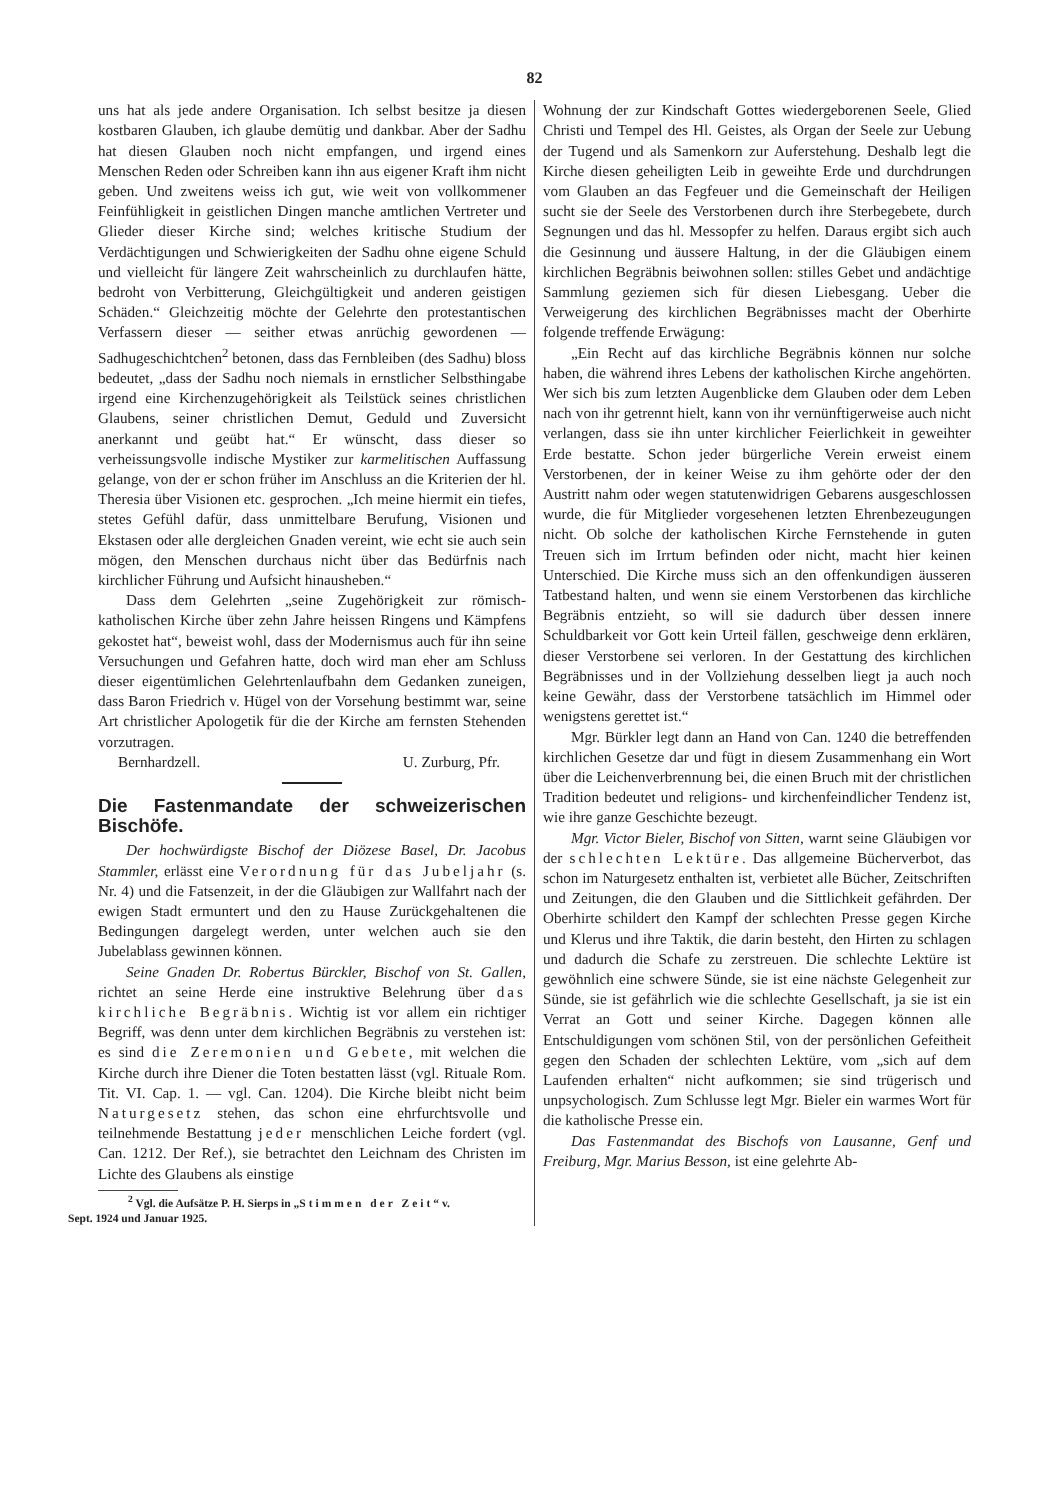82
uns hat als jede andere Organisation. Ich selbst besitze ja diesen kostbaren Glauben, ich glaube demütig und dankbar. Aber der Sadhu hat diesen Glauben noch nicht empfangen, und irgend eines Menschen Reden oder Schreiben kann ihn aus eigener Kraft ihm nicht geben. Und zweitens weiss ich gut, wie weit von vollkommener Feinfühligkeit in geistlichen Dingen manche amtlichen Vertreter und Glieder dieser Kirche sind; welches kritische Studium der Verdächtigungen und Schwierigkeiten der Sadhu ohne eigene Schuld und vielleicht für längere Zeit wahrscheinlich zu durchlaufen hätte, bedroht von Verbitterung, Gleichgültigkeit und anderen geistigen Schäden.“ Gleichzeitig möchte der Gelehrte den protestantischen Verfassern dieser — seither etwas anrüchig gewordenen — Sadhugeschichtchen<sup>2</sup> betonen, dass das Fernbleiben (des Sadhu) bloss bedeutet, „dass der Sadhu noch niemals in ernstlicher Selbsthingabe irgend eine Kirchenzugehörigkeit als Teilstück seines christlichen Glaubens, seiner christlichen Demut, Geduld und Zuversicht anerkannt und geübt hat.“ Er wünscht, dass dieser so verheissungsvolle indische Mystiker zur karmelitischen Auffassung gelange, von der er schon früher im Anschluss an die Kriterien der hl. Theresia über Visionen etc. gesprochen. „Ich meine hiermit ein tiefes, stetes Gefühl dafür, dass unmittelbare Berufung, Visionen und Ekstasen oder alle dergleichen Gnaden vereint, wie echt sie auch sein mögen, den Menschen durchaus nicht über das Bedürfnis nach kirchlicher Führung und Aufsicht hinausheben.“
Dass dem Gelehrten „seine Zugehörigkeit zur römisch-katholischen Kirche über zehn Jahre heissen Ringens und Kämpfens gekostet hat“, beweist wohl, dass der Modernismus auch für ihn seine Versuchungen und Gefahren hatte, doch wird man eher am Schluss dieser eigentümlichen Gelehrtenlaufbahn dem Gedanken zuneigen, dass Baron Friedrich v. Hügel von der Vorsehung bestimmt war, seine Art christlicher Apologetik für die der Kirche am fernsten Stehenden vorzutragen.
Bernhardzell. U. Zurburg, Pfr.
Die Fastenmandate der schweizerischen Bischöfe.
Der hochwürdigste Bischof der Diözese Basel, Dr. Jacobus Stammler, erlässt eine Verordnung für das Jubeljahr (s. Nr. 4) und die Fatsenzeit, in der die Gläubigen zur Wallfahrt nach der ewigen Stadt ermuntert und den zu Hause Zurückgehaltenen die Bedingungen dargelegt werden, unter welchen auch sie den Jubelablass gewinnen können.
Seine Gnaden Dr. Robertus Bürckler, Bischof von St. Gallen, richtet an seine Herde eine instruktive Belehrung über das kirchliche Begräbnis. Wichtig ist vor allem ein richtiger Begriff, was denn unter dem kirchlichen Begräbnis zu verstehen ist: es sind die Zeremonien und Gebete, mit welchen die Kirche durch ihre Diener die Toten bestatten lässt (vgl. Rituale Rom. Tit. VI. Cap. 1. — vgl. Can. 1204). Die Kirche bleibt nicht beim Naturgesetz stehen, das schon eine ehrfurchtsvolle und teilnehmende Bestattung jeder menschlichen Leiche fordert (vgl. Can. 1212. Der Ref.), sie betrachtet den Leichnam des Christen im Lichte des Glaubens als einstige
<sup>2</sup> Vgl. die Aufsätze P. H. Sierps in „Stimmen der Zeit“ v.
Sept. 1924 und Januar 1925.
Wohnung der zur Kindschaft Gottes wiedergeborenen Seele, Glied Christi und Tempel des Hl. Geistes, als Organ der Seele zur Uebung der Tugend und als Samenkorn zur Auferstehung. Deshalb legt die Kirche diesen geheiligten Leib in geweihte Erde und durchdrungen vom Glauben an das Fegfeuer und die Gemeinschaft der Heiligen sucht sie der Seele des Verstorbenen durch ihre Sterbegebete, durch Segnungen und das hl. Messopfer zu helfen. Daraus ergibt sich auch die Gesinnung und äussere Haltung, in der die Gläubigen einem kirchlichen Begräbnis beiwohnen sollen: stilles Gebet und andächtige Sammlung geziemen sich für diesen Liebesgang. Ueber die Verweigerung des kirchlichen Begräbnisses macht der Oberhirte folgende treffende Erwägung:
„Ein Recht auf das kirchliche Begräbnis können nur solche haben, die während ihres Lebens der katholischen Kirche angehörten. Wer sich bis zum letzten Augenblicke dem Glauben oder dem Leben nach von ihr getrennt hielt, kann von ihr vernünftigerweise auch nicht verlangen, dass sie ihn unter kirchlicher Feierlichkeit in geweihter Erde bestatte. Schon jeder bürgerliche Verein erweist einem Verstorbenen, der in keiner Weise zu ihm gehörte oder der den Austritt nahm oder wegen statutenwidrigen Gebarens ausgeschlossen wurde, die für Mitglieder vorgesehenen letzten Ehrenbezeugungen nicht. Ob solche der katholischen Kirche Fernstehende in guten Treuen sich im Irrtum befinden oder nicht, macht hier keinen Unterschied. Die Kirche muss sich an den offenkundigen äusseren Tatbestand halten, und wenn sie einem Verstorbenen das kirchliche Begräbnis entzieht, so will sie dadurch über dessen innere Schuldbarkeit vor Gott kein Urteil fällen, geschweige denn erklären, dieser Verstorbene sei verloren. In der Gestattung des kirchlichen Begräbnisses und in der Vollziehung desselben liegt ja auch noch keine Gewähr, dass der Verstorbene tatsächlich im Himmel oder wenigstens gerettet ist.“
Mgr. Bürkler legt dann an Hand von Can. 1240 die betreffenden kirchlichen Gesetze dar und fügt in diesem Zusammenhang ein Wort über die Leichenverbrennung bei, die einen Bruch mit der christlichen Tradition bedeutet und religions- und kirchenfeindlicher Tendenz ist, wie ihre ganze Geschichte bezeugt.
Mgr. Victor Bieler, Bischof von Sitten, warnt seine Gläubigen vor der schlechten Lektüre. Das allgemeine Bücherverbot, das schon im Naturgesetz enthalten ist, verbietet alle Bücher, Zeitschriften und Zeitungen, die den Glauben und die Sittlichkeit gefährden. Der Oberhirte schildert den Kampf der schlechten Presse gegen Kirche und Klerus und ihre Taktik, die darin besteht, den Hirten zu schlagen und dadurch die Schafe zu zerstreuen. Die schlechte Lektüre ist gewöhnlich eine schwere Sünde, sie ist eine nächste Gelegenheit zur Sünde, sie ist gefährlich wie die schlechte Gesellschaft, ja sie ist ein Verrat an Gott und seiner Kirche. Dagegen können alle Entschuldigungen vom schönen Stil, von der persönlichen Gefeitheit gegen den Schaden der schlechten Lektüre, vom „sich auf dem Laufenden erhalten“ nicht aufkommen; sie sind trügerisch und unpsychologisch. Zum Schlusse legt Mgr. Bieler ein warmes Wort für die katholische Presse ein.
Das Fastenmandat des Bischofs von Lausanne, Genf und Freiburg, Mgr. Marius Besson, ist eine gelehrte Ab-